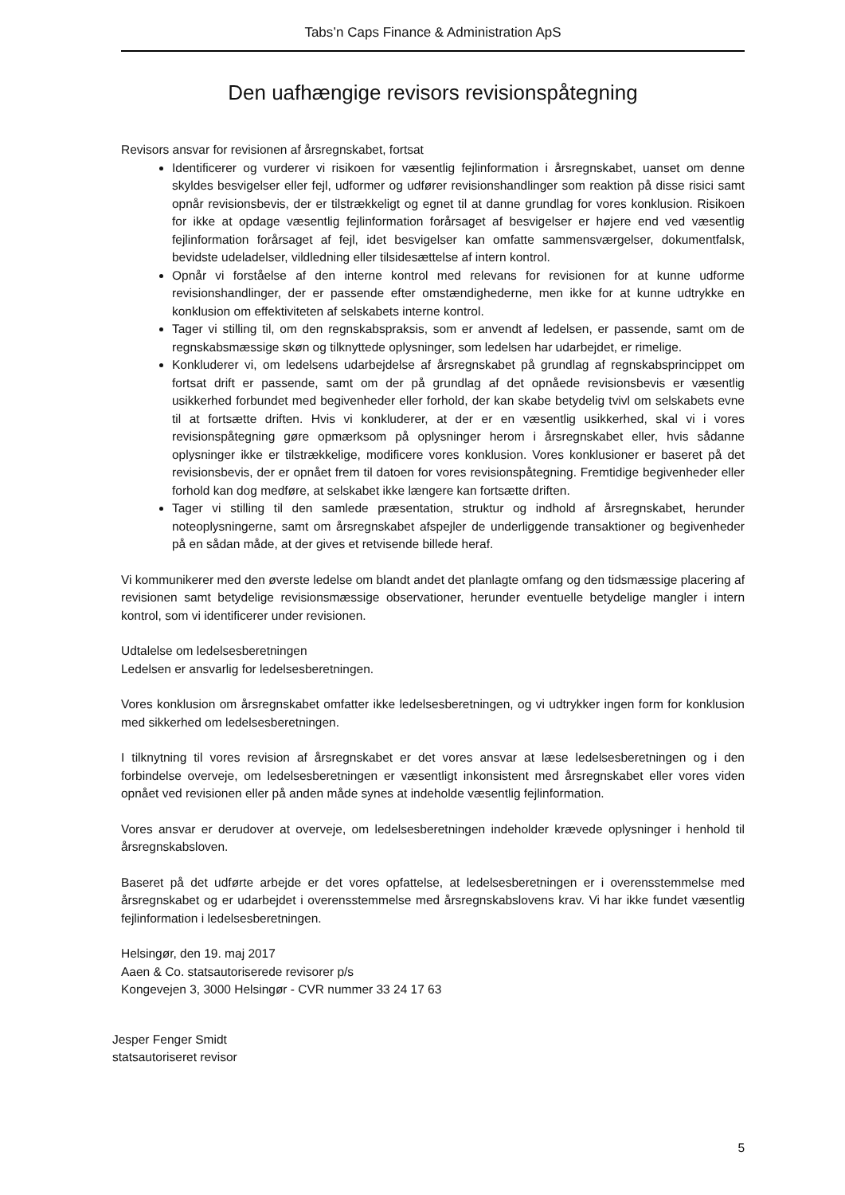Tabs’n Caps Finance & Administration ApS
Den uafhængige revisors revisionspåtegning
Revisors ansvar for revisionen af årsregnskabet, fortsat
Identificerer og vurderer vi risikoen for væsentlig fejlinformation i årsregnskabet, uanset om denne skyldes besvigelser eller fejl, udformer og udfører revisionshandlinger som reaktion på disse risici samt opnår revisionsbevis, der er tilstrækkeligt og egnet til at danne grundlag for vores konklusion. Risikoen for ikke at opdage væsentlig fejlinformation forårsaget af besvigelser er højere end ved væsentlig fejlinformation forårsaget af fejl, idet besvigelser kan omfatte sammensværgelser, dokumentfalsk, bevidste udeladelser, vildledning eller tilsidesættelse af intern kontrol.
Opnår vi forståelse af den interne kontrol med relevans for revisionen for at kunne udforme revisionshandlinger, der er passende efter omstændighederne, men ikke for at kunne udtrykke en konklusion om effektiviteten af selskabets interne kontrol.
Tager vi stilling til, om den regnskabspraksis, som er anvendt af ledelsen, er passende, samt om de regnskabsmæssige skøn og tilknyttede oplysninger, som ledelsen har udarbejdet, er rimelige.
Konkluderer vi, om ledelsens udarbejdelse af årsregnskabet på grundlag af regnskabsprincippet om fortsat drift er passende, samt om der på grundlag af det opnåede revisionsbevis er væsentlig usikkerhed forbundet med begivenheder eller forhold, der kan skabe betydelig tvivl om selskabets evne til at fortsætte driften. Hvis vi konkluderer, at der er en væsentlig usikkerhed, skal vi i vores revisionspåtegning gøre opmærksom på oplysninger herom i årsregnskabet eller, hvis sådanne oplysninger ikke er tilstrækkelige, modificere vores konklusion. Vores konklusioner er baseret på det revisionsbevis, der er opnået frem til datoen for vores revisionspåtegning. Fremtidige begivenheder eller forhold kan dog medføre, at selskabet ikke længere kan fortsætte driften.
Tager vi stilling til den samlede præsentation, struktur og indhold af årsregnskabet, herunder noteoplysningerne, samt om årsregnskabet afspejler de underliggende transaktioner og begivenheder på en sådan måde, at der gives et retvisende billede heraf.
Vi kommunikerer med den øverste ledelse om blandt andet det planlagte omfang og den tidsmæssige placering af revisionen samt betydelige revisionsmæssige observationer, herunder eventuelle betydelige mangler i intern kontrol, som vi identificerer under revisionen.
Udtalelse om ledelsesberetningen
Ledelsen er ansvarlig for ledelsesberetningen.
Vores konklusion om årsregnskabet omfatter ikke ledelsesberetningen, og vi udtrykker ingen form for konklusion med sikkerhed om ledelsesberetningen.
I tilknytning til vores revision af årsregnskabet er det vores ansvar at læse ledelsesberetningen og i den forbindelse overveje, om ledelsesberetningen er væsentligt inkonsistent med årsregnskabet eller vores viden opnået ved revisionen eller på anden måde synes at indeholde væsentlig fejlinformation.
Vores ansvar er derudover at overveje, om ledelsesberetningen indeholder krævede oplysninger i henhold til årsregnskabsloven.
Baseret på det udførte arbejde er det vores opfattelse, at ledelsesberetningen er i overensstemmelse med årsregnskabet og er udarbejdet i overensstemmelse med årsregnskabslovens krav. Vi har ikke fundet væsentlig fejlinformation i ledelsesberetningen.
Helsingør, den 19. maj 2017
Aaen & Co. statsautoriserede revisorer p/s
Kongevejen 3, 3000 Helsingør - CVR nummer 33 24 17 63
Jesper Fenger Smidt
statsautoriseret revisor
5